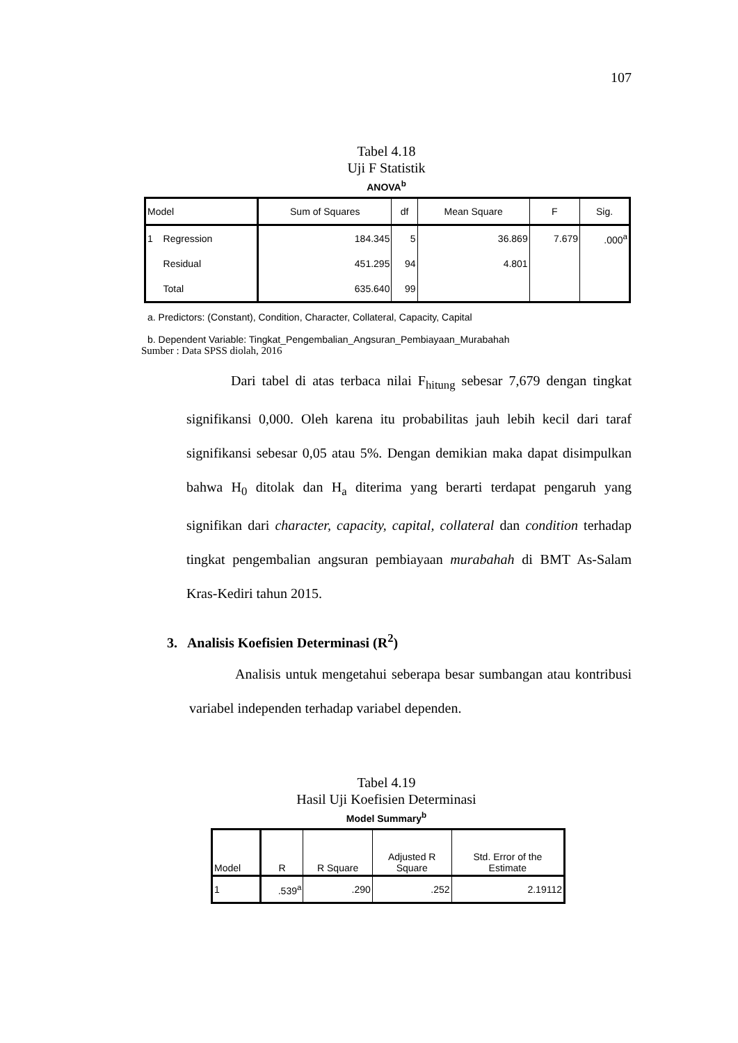107
Tabel 4.18
Uji F Statistik
ANOVA<sup>b</sup>
| Model | | Sum of Squares | df | Mean Square | F | Sig. |
| --- | --- | --- | --- | --- | --- | --- |
| 1 | Regression | 184.345 | 5 | 36.869 | 7.679 | .000<sup>a</sup> |
| | Residual | 451.295 | 94 | 4.801 | | |
| | Total | 635.640 | 99 | | | |
a. Predictors: (Constant), Condition, Character, Collateral, Capacity, Capital
b. Dependent Variable: Tingkat_Pengembalian_Angsuran_Pembiayaan_Murabahah
Sumber : Data SPSS diolah, 2016
Dari tabel di atas terbaca nilai F<sub>hitung</sub> sebesar 7,679 dengan tingkat signifikansi 0,000. Oleh karena itu probabilitas jauh lebih kecil dari taraf signifikansi sebesar 0,05 atau 5%. Dengan demikian maka dapat disimpulkan bahwa H<sub>0</sub> ditolak dan H<sub>a</sub> diterima yang berarti terdapat pengaruh yang signifikan dari character, capacity, capital, collateral dan condition terhadap tingkat pengembalian angsuran pembiayaan murabahah di BMT As-Salam Kras-Kediri tahun 2015.
3. Analisis Koefisien Determinasi (R<sup>2</sup>)
Analisis untuk mengetahui seberapa besar sumbangan atau kontribusi variabel independen terhadap variabel dependen.
Tabel 4.19
Hasil Uji Koefisien Determinasi
Model Summary<sup>b</sup>
| Model | R | R Square | Adjusted R Square | Std. Error of the Estimate |
| --- | --- | --- | --- | --- |
| 1 | .539<sup>a</sup> | .290 | .252 | 2.19112 |